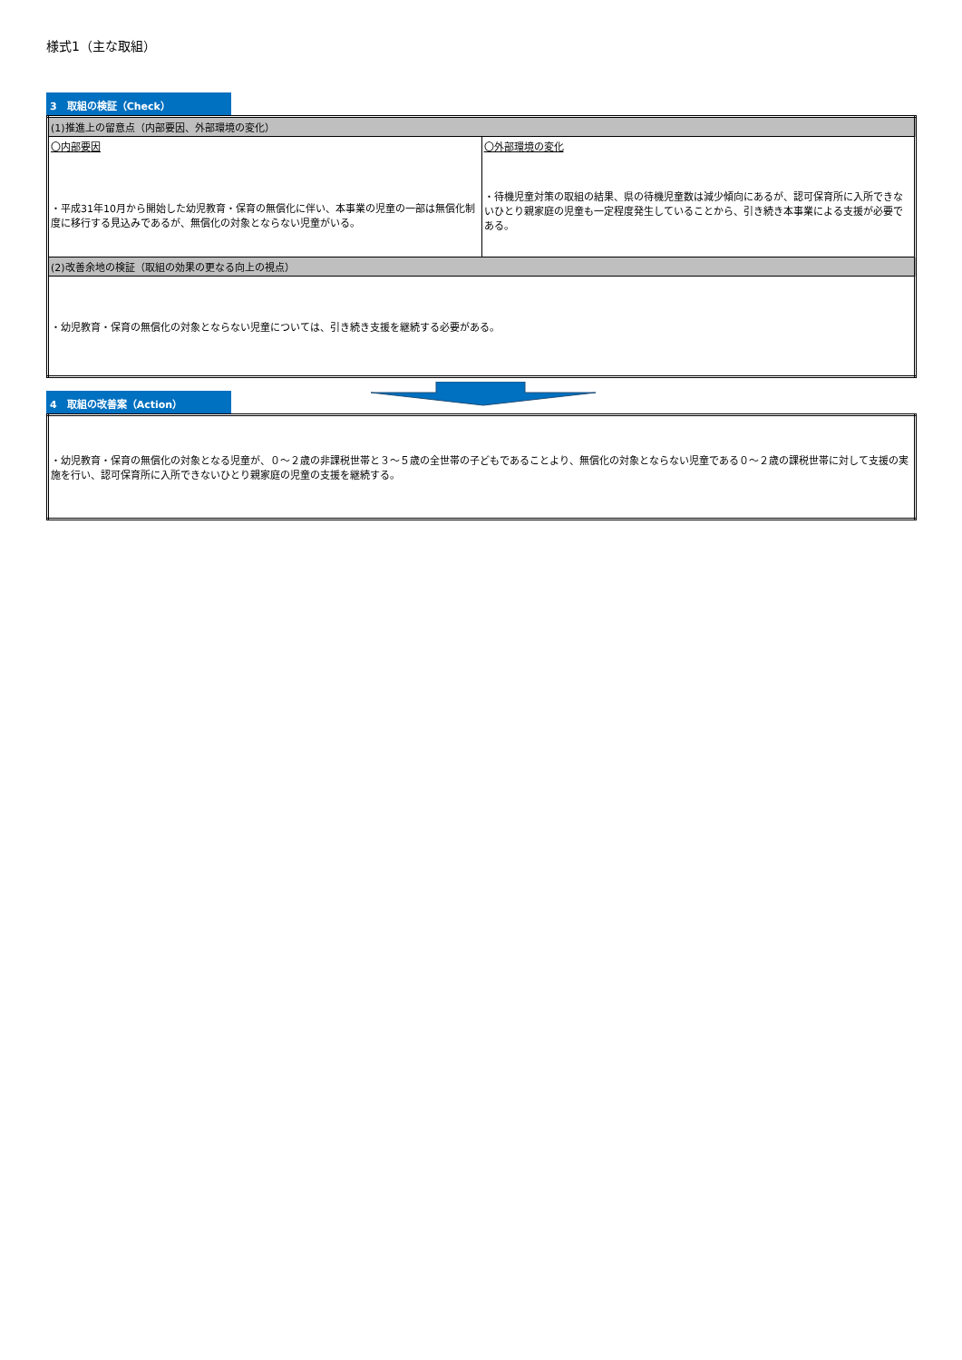様式1（主な取組）
3　取組の検証（Check）
| (1)推進上の留意点（内部要因、外部環境の変化） | |
| 〇内部要因 ・平成31年10月から開始した幼児教育・保育の無償化に伴い、本事業の児童の一部は無償化制度に移行する見込みであるが、無償化の対象とならない児童がいる。 | 〇外部環境の変化 ・待機児童対策の取組の結果、県の待機児童数は減少傾向にあるが、認可保育所に入所できないひとり親家庭の児童も一定程度発生していることから、引き続き本事業による支援が必要である。 |
| (2)改善余地の検証（取組の効果の更なる向上の視点） | |
| ・幼児教育・保育の無償化の対象とならない児童については、引き続き支援を継続する必要がある。 | |
4　取組の改善案（Action）
| ・幼児教育・保育の無償化の対象となる児童が、０～２歳の非課税世帯と３～５歳の全世帯の子どもであることより、無償化の対象とならない児童である０～２歳の課税世帯に対して支援の実施を行い、認可保育所に入所できないひとり親家庭の児童の支援を継続する。 |